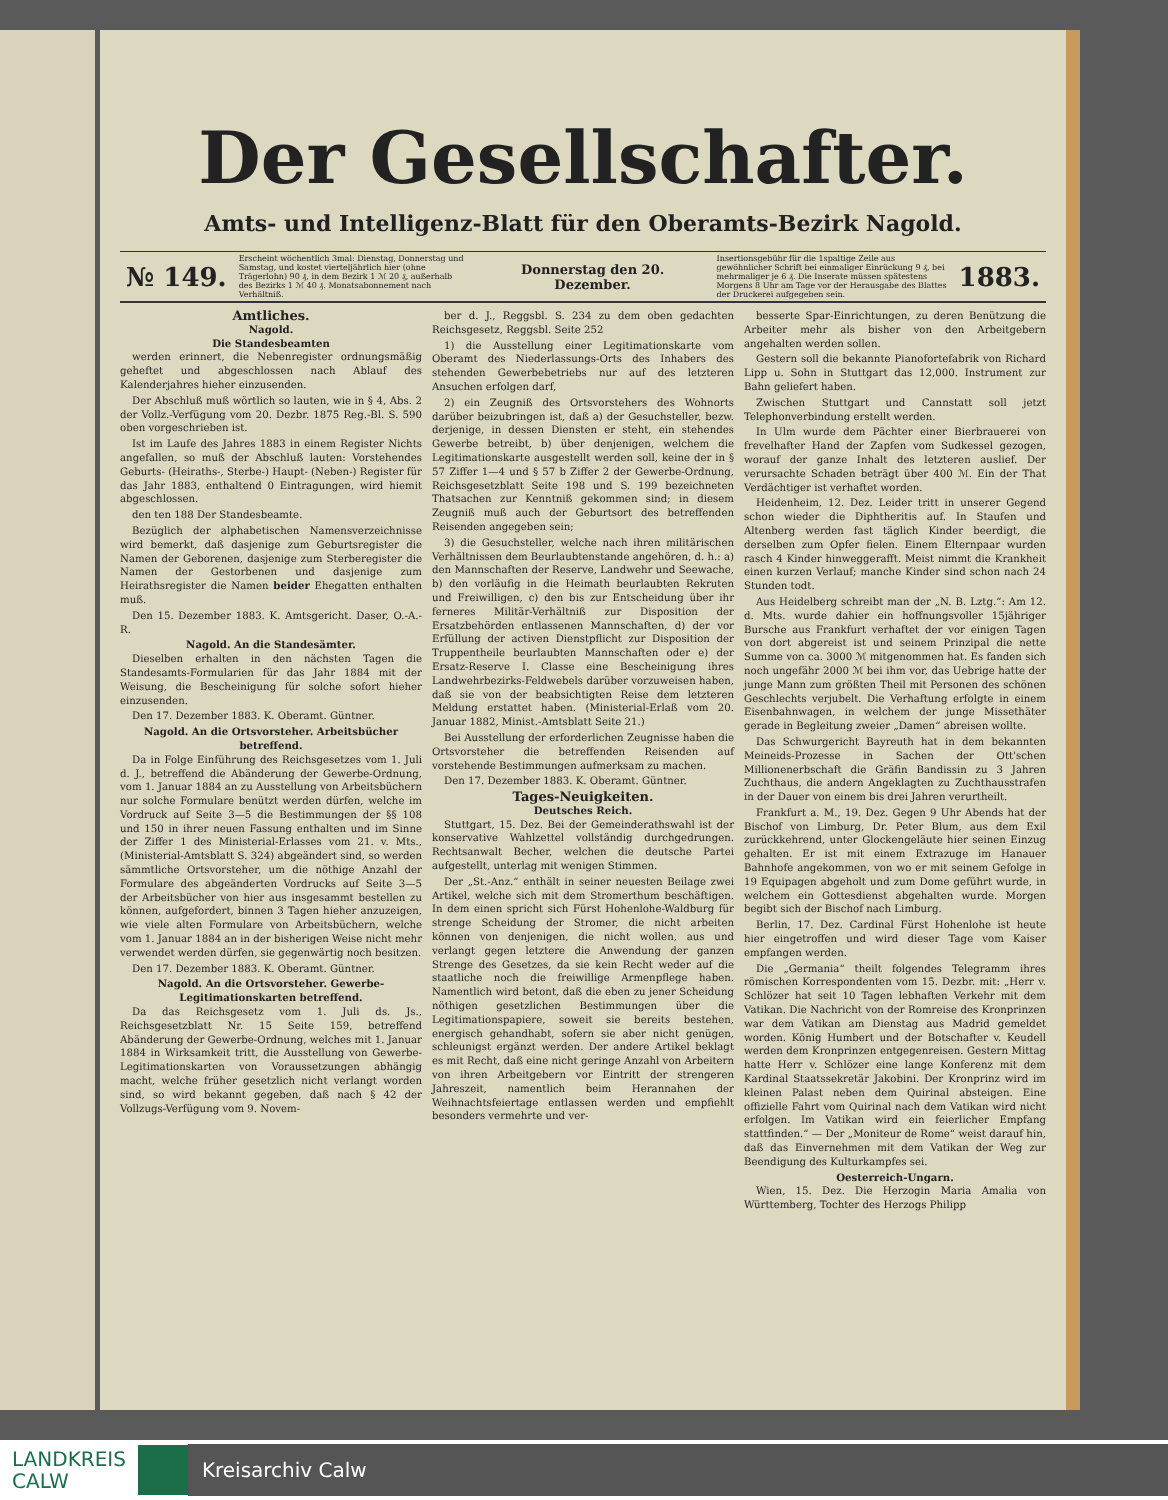Der Gesellschafter.
Amts- und Intelligenz-Blatt für den Oberamts-Bezirk Nagold.
№ 149.
Erscheint wöchentlich 3mal: Dienstag, Donnerstag und Samstag, und kostet vierteljährlich hier (ohne Trägerlohn) 90 ₰, in dem Bezirk 1 ℳ 20 ₰, außerhalb des Bezirks 1 ℳ 40 ₰. Monatsabonnement nach Verhältniß.
Donnerstag den 20. Dezember.
Insertionsgebühr für die 1spaltige Zeile aus gewöhnlicher Schrift bei einmaliger Einrückung 9 ₰, bei mehrmaliger je 6 ₰. Die Inserate müssen spätestens Morgens 8 Uhr am Tage vor der Herausgabe des Blattes der Druckerei aufgegeben sein.
1883.
Amtliches.
Nagold.
Die Standesbeamten
werden erinnert, die Nebenregister ordnungsmäßig geheftet und abgeschlossen nach Ablauf des Kalenderjahres hieher einzusenden.
Der Abschluß muß wörtlich so lauten, wie in § 4, Abs. 2 der Vollz.-Verfügung vom 20. Dezbr. 1875 Reg.-Bl. S. 590 oben vorgeschrieben ist.
Ist im Laufe des Jahres 1883 in einem Register Nichts angefallen, so muß der Abschluß lauten: Vorstehendes Geburts- (Heiraths-, Sterbe-) Haupt- (Neben-) Register für das Jahr 1883, enthaltend 0 Eintragungen, wird hiemit abgeschlossen.
den ten 188 Der Standesbeamte.
Bezüglich der alphabetischen Namensverzeichnisse wird bemerkt, daß dasjenige zum Geburtsregister die Namen der Geborenen, dasjenige zum Sterberegister die Namen der Gestorbenen und dasjenige zum Heirathsregister die Namen beider Ehegatten enthalten muß.
Den 15. Dezember 1883. K. Amtsgericht. Daser, O.-A.-R.
Nagold. An die Standesämter.
Dieselben erhalten in den nächsten Tagen die Standesamts-Formularien für das Jahr 1884 mit der Weisung, die Bescheinigung für solche sofort hieher einzusenden.
Den 17. Dezember 1883. K. Oberamt. Güntner.
Nagold. An die Ortsvorsteher. Arbeitsbücher betreffend.
Da in Folge Einführung des Reichsgesetzes vom 1. Juli d. J., betreffend die Abänderung der Gewerbe-Ordnung, vom 1. Januar 1884 an zu Ausstellung von Arbeitsbüchern nur solche Formulare benützt werden dürfen, welche im Vordruck auf Seite 3—5 die Bestimmungen der §§ 108 und 150 in ihrer neuen Fassung enthalten und im Sinne der Ziffer 1 des Ministerial-Erlasses vom 21. v. Mts., (Ministerial-Amtsblatt S. 324) abgeändert sind, so werden sämmtliche Ortsvorsteher, um die nöthige Anzahl der Formulare des abgeänderten Vordrucks auf Seite 3—5 der Arbeitsbücher von hier aus insgesammt bestellen zu können, aufgefordert, binnen 3 Tagen hieher anzuzeigen, wie viele alten Formulare von Arbeitsbüchern, welche vom 1. Januar 1884 an in der bisherigen Weise nicht mehr verwendet werden dürfen, sie gegenwärtig noch besitzen.
Den 17. Dezember 1883. K. Oberamt. Güntner.
Nagold. An die Ortsvorsteher. Gewerbe-Legitimationskarten betreffend.
Da das Reichsgesetz vom 1. Juli ds. Js., Reichsgesetzblatt Nr. 15 Seite 159, betreffend Abänderung der Gewerbe-Ordnung, welches mit 1. Januar 1884 in Wirksamkeit tritt, die Ausstellung von Gewerbe-Legitimationskarten von Voraussetzungen abhängig macht, welche früher gesetzlich nicht verlangt worden sind, so wird bekannt gegeben, daß nach § 42 der Vollzugs-Verfügung vom 9. Novem-
ber d. J., Reggsbl. S. 234 zu dem oben gedachten Reichsgesetz, Reggsbl. Seite 252
1) die Ausstellung einer Legitimationskarte vom Oberamt des Niederlassungs-Orts des Inhabers des stehenden Gewerbebetriebs nur auf des letzteren Ansuchen erfolgen darf,
2) ein Zeugniß des Ortsvorstehers des Wohnorts darüber beizubringen ist, daß a) der Gesuchsteller, bezw. derjenige, in dessen Diensten er steht, ein stehendes Gewerbe betreibt, b) über denjenigen, welchem die Legitimationskarte ausgestellt werden soll, keine der in § 57 Ziffer 1—4 und § 57 b Ziffer 2 der Gewerbe-Ordnung, Reichsgesetzblatt Seite 198 und S. 199 bezeichneten Thatsachen zur Kenntniß gekommen sind; in diesem Zeugniß muß auch der Geburtsort des betreffenden Reisenden angegeben sein;
3) die Gesuchsteller, welche nach ihren militärischen Verhältnissen dem Beurlaubtenstande angehören, d. h.: a) den Mannschaften der Reserve, Landwehr und Seewache, b) den vorläufig in die Heimath beurlaubten Rekruten und Freiwilligen, c) den bis zur Entscheidung über ihr ferneres Militär-Verhältniß zur Disposition der Ersatzbehörden entlassenen Mannschaften, d) der vor Erfüllung der activen Dienstpflicht zur Disposition der Truppentheile beurlaubten Mannschaften oder e) der Ersatz-Reserve I. Classe eine Bescheinigung ihres Landwehrbezirks-Feldwebels darüber vorzuweisen haben, daß sie von der beabsichtigten Reise dem letzteren Meldung erstattet haben. (Ministerial-Erlaß vom 20. Januar 1882, Minist.-Amtsblatt Seite 21.)
Bei Ausstellung der erforderlichen Zeugnisse haben die Ortsvorsteher die betreffenden Reisenden auf vorstehende Bestimmungen aufmerksam zu machen.
Den 17. Dezember 1883. K. Oberamt. Güntner.
Tages-Neuigkeiten.
Deutsches Reich.
Stuttgart, 15. Dez. Bei der Gemeinderathswahl ist der konservative Wahlzettel vollständig durchgedrungen. Rechtsanwalt Becher, welchen die deutsche Partei aufgestellt, unterlag mit wenigen Stimmen.
Der „St.-Anz.“ enthält in seiner neuesten Beilage zwei Artikel, welche sich mit dem Stromerthum beschäftigen. In dem einen spricht sich Fürst Hohenlohe-Waldburg für strenge Scheidung der Stromer, die nicht arbeiten können von denjenigen, die nicht wollen, aus und verlangt gegen letztere die Anwendung der ganzen Strenge des Gesetzes, da sie kein Recht weder auf die staatliche noch die freiwillige Armenpflege haben. Namentlich wird betont, daß die eben zu jener Scheidung nöthigen gesetzlichen Bestimmungen über die Legitimationspapiere, soweit sie bereits bestehen, energisch gehandhabt, sofern sie aber nicht genügen, schleunigst ergänzt werden. Der andere Artikel beklagt es mit Recht, daß eine nicht geringe Anzahl von Arbeitern von ihren Arbeitgebern vor Eintritt der strengeren Jahreszeit, namentlich beim Herannahen der Weihnachtsfeiertage entlassen werden und empfiehlt besonders vermehrte und ver-
besserte Spar-Einrichtungen, zu deren Benützung die Arbeiter mehr als bisher von den Arbeitgebern angehalten werden sollen.
Gestern soll die bekannte Pianofortefabrik von Richard Lipp u. Sohn in Stuttgart das 12,000. Instrument zur Bahn geliefert haben.
Zwischen Stuttgart und Cannstatt soll jetzt Telephonverbindung erstellt werden.
In Ulm wurde dem Pächter einer Bierbrauerei von frevelhafter Hand der Zapfen vom Sudkessel gezogen, worauf der ganze Inhalt des letzteren auslief. Der verursachte Schaden beträgt über 400 ℳ. Ein der That Verdächtiger ist verhaftet worden.
Heidenheim, 12. Dez. Leider tritt in unserer Gegend schon wieder die Diphtheritis auf. In Staufen und Altenberg werden fast täglich Kinder beerdigt, die derselben zum Opfer fielen. Einem Elternpaar wurden rasch 4 Kinder hinweggerafft. Meist nimmt die Krankheit einen kurzen Verlauf; manche Kinder sind schon nach 24 Stunden todt.
Aus Heidelberg schreibt man der „N. B. Lztg.“: Am 12. d. Mts. wurde dahier ein hoffnungsvoller 15jähriger Bursche aus Frankfurt verhaftet der vor einigen Tagen von dort abgereist ist und seinem Prinzipal die nette Summe von ca. 3000 ℳ mitgenommen hat. Es fanden sich noch ungefähr 2000 ℳ bei ihm vor, das Uebrige hatte der junge Mann zum größten Theil mit Personen des schönen Geschlechts verjubelt. Die Verhaftung erfolgte in einem Eisenbahnwagen, in welchem der junge Missethäter gerade in Begleitung zweier „Damen“ abreisen wollte.
Das Schwurgericht Bayreuth hat in dem bekannten Meineids-Prozesse in Sachen der Ott'schen Millionenerbschaft die Gräfin Bandissin zu 3 Jahren Zuchthaus, die andern Angeklagten zu Zuchthausstrafen in der Dauer von einem bis drei Jahren verurtheilt.
Frankfurt a. M., 19. Dez. Gegen 9 Uhr Abends hat der Bischof von Limburg, Dr. Peter Blum, aus dem Exil zurückkehrend, unter Glockengeläute hier seinen Einzug gehalten. Er ist mit einem Extrazuge im Hanauer Bahnhofe angekommen, von wo er mit seinem Gefolge in 19 Equipagen abgeholt und zum Dome geführt wurde, in welchem ein Gottesdienst abgehalten wurde. Morgen begibt sich der Bischof nach Limburg.
Berlin, 17. Dez. Cardinal Fürst Hohenlohe ist heute hier eingetroffen und wird dieser Tage vom Kaiser empfangen werden.
Die „Germania“ theilt folgendes Telegramm ihres römischen Korrespondenten vom 15. Dezbr. mit: „Herr v. Schlözer hat seit 10 Tagen lebhaften Verkehr mit dem Vatikan. Die Nachricht von der Romreise des Kronprinzen war dem Vatikan am Dienstag aus Madrid gemeldet worden. König Humbert und der Botschafter v. Keudell werden dem Kronprinzen entgegenreisen. Gestern Mittag hatte Herr v. Schlözer eine lange Konferenz mit dem Kardinal Staatssekretär Jakobini. Der Kronprinz wird im kleinen Palast neben dem Quirinal absteigen. Eine offizielle Fahrt vom Quirinal nach dem Vatikan wird nicht erfolgen. Im Vatikan wird ein feierlicher Empfang stattfinden.“ — Der „Moniteur de Rome“ weist darauf hin, daß das Einvernehmen mit dem Vatikan der Weg zur Beendigung des Kulturkampfes sei.
Oesterreich-Ungarn.
Wien, 15. Dez. Die Herzogin Maria Amalia von Württemberg, Tochter des Herzogs Philipp
LANDKREIS
CALW
Kreisarchiv Calw